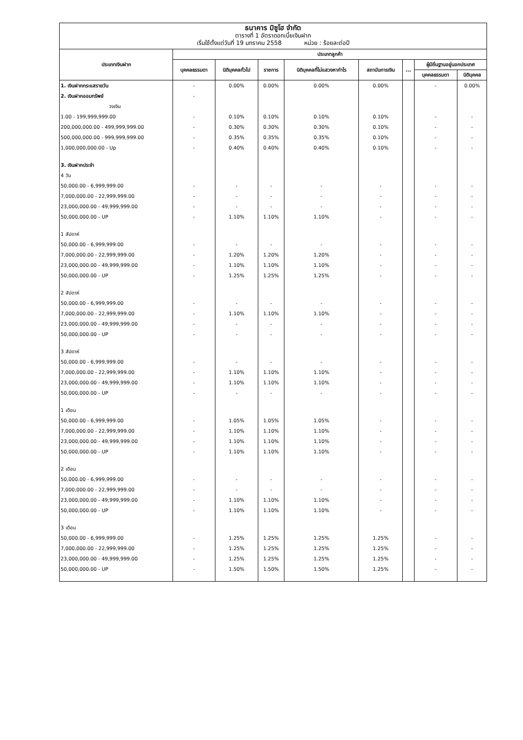ธนาคาร มิซูโฮ จำกัด
ตารางที่ 1 อัตราดอกเบี้ยเงินฝาก
เริ่มใช้ตั้งแต่วันที่ 19 มกราคม 2558 หน่วย : ร้อยละต่อปี
| ประเภทเงินฝาก | ประเภทลูกค้า | | | | | | | |
| --- | --- | --- | --- | --- | --- | --- | --- | --- |
| | บุคคลธรรมดา | นิติบุคคลทั่วไป | ราชการ | นิติบุคคลที่ไม่แสวงหากำไร | สถาบันการเงิน | ... | ผู้มีถิ่นฐานอยู่นอกประเทศ | |
| | | | | | | | บุคคลธรรมดา | นิติบุคคล |
| 1. เงินฝากกระแสรายวัน | - | 0.00% | 0.00% | 0.00% | 0.00% | | - | 0.00% |
| 2. เงินฝากออมทรัพย์ | - | | | | | | | |
| วงเงิน | | | | | | | | |
| 1.00 - 199,999,999.00 | - | 0.10% | 0.10% | 0.10% | 0.10% | | - | - |
| 200,000,000.00 - 499,999,999.00 | - | 0.30% | 0.30% | 0.30% | 0.10% | | - | - |
| 500,000,000.00 - 999,999,999.00 | - | 0.35% | 0.35% | 0.35% | 0.10% | | - | - |
| 1,000,000,000.00 - Up | - | 0.40% | 0.40% | 0.40% | 0.10% | | - | - |
| 3. เงินฝากประจำ | | | | | | | | |
| 4 วัน | | | | | | | | |
| 50,000.00 - 6,999,999.00 | - | - | - | - | - | | - | - |
| 7,000,000.00 - 22,999,999.00 | - | - | - | - | - | | - | - |
| 23,000,000.00 - 49,999,999.00 | - | - | - | - | - | | - | - |
| 50,000,000.00 - UP | - | 1.10% | 1.10% | 1.10% | - | | - | - |
| 1 สัปดาห์ | | | | | | | | |
| 50,000.00 - 6,999,999.00 | - | - | - | - | - | | - | - |
| 7,000,000.00 - 22,999,999.00 | - | 1.20% | 1.20% | 1.20% | - | | - | - |
| 23,000,000.00 - 49,999,999.00 | - | 1.10% | 1.10% | 1.10% | - | | - | - |
| 50,000,000.00 - UP | - | 1.25% | 1.25% | 1.25% | - | | - | - |
| 2 สัปดาห์ | | | | | | | | |
| 50,000.00 - 6,999,999.00 | - | - | - | - | - | | - | - |
| 7,000,000.00 - 22,999,999.00 | - | 1.10% | 1.10% | 1.10% | - | | - | - |
| 23,000,000.00 - 49,999,999.00 | - | - | - | - | - | | - | - |
| 50,000,000.00 - UP | - | - | - | - | - | | - | - |
| 3 สัปดาห์ | | | | | | | | |
| 50,000.00 - 6,999,999.00 | - | - | - | - | - | | - | - |
| 7,000,000.00 - 22,999,999.00 | - | 1.10% | 1.10% | 1.10% | - | | - | - |
| 23,000,000.00 - 49,999,999.00 | - | 1.10% | 1.10% | 1.10% | - | | - | - |
| 50,000,000.00 - UP | - | - | - | - | - | | - | - |
| 1 เดือน | | | | | | | | |
| 50,000.00 - 6,999,999.00 | - | 1.05% | 1.05% | 1.05% | - | | - | - |
| 7,000,000.00 - 22,999,999.00 | - | 1.10% | 1.10% | 1.10% | - | | - | - |
| 23,000,000.00 - 49,999,999.00 | - | 1.10% | 1.10% | 1.10% | - | | - | - |
| 50,000,000.00 - UP | - | 1.10% | 1.10% | 1.10% | - | | - | - |
| 2 เดือน | | | | | | | | |
| 50,000.00 - 6,999,999.00 | - | - | - | - | - | | - | - |
| 7,000,000.00 - 22,999,999.00 | - | - | - | - | - | | - | - |
| 23,000,000.00 - 49,999,999.00 | - | 1.10% | 1.10% | 1.10% | - | | - | - |
| 50,000,000.00 - UP | - | 1.10% | 1.10% | 1.10% | - | | - | - |
| 3 เดือน | | | | | | | | |
| 50,000.00 - 6,999,999.00 | - | 1.25% | 1.25% | 1.25% | 1.25% | | - | - |
| 7,000,000.00 - 22,999,999.00 | - | 1.25% | 1.25% | 1.25% | 1.25% | | - | - |
| 23,000,000.00 - 49,999,999.00 | - | 1.25% | 1.25% | 1.25% | 1.25% | | - | - |
| 50,000,000.00 - UP | - | 1.50% | 1.50% | 1.50% | 1.25% | | - | - |